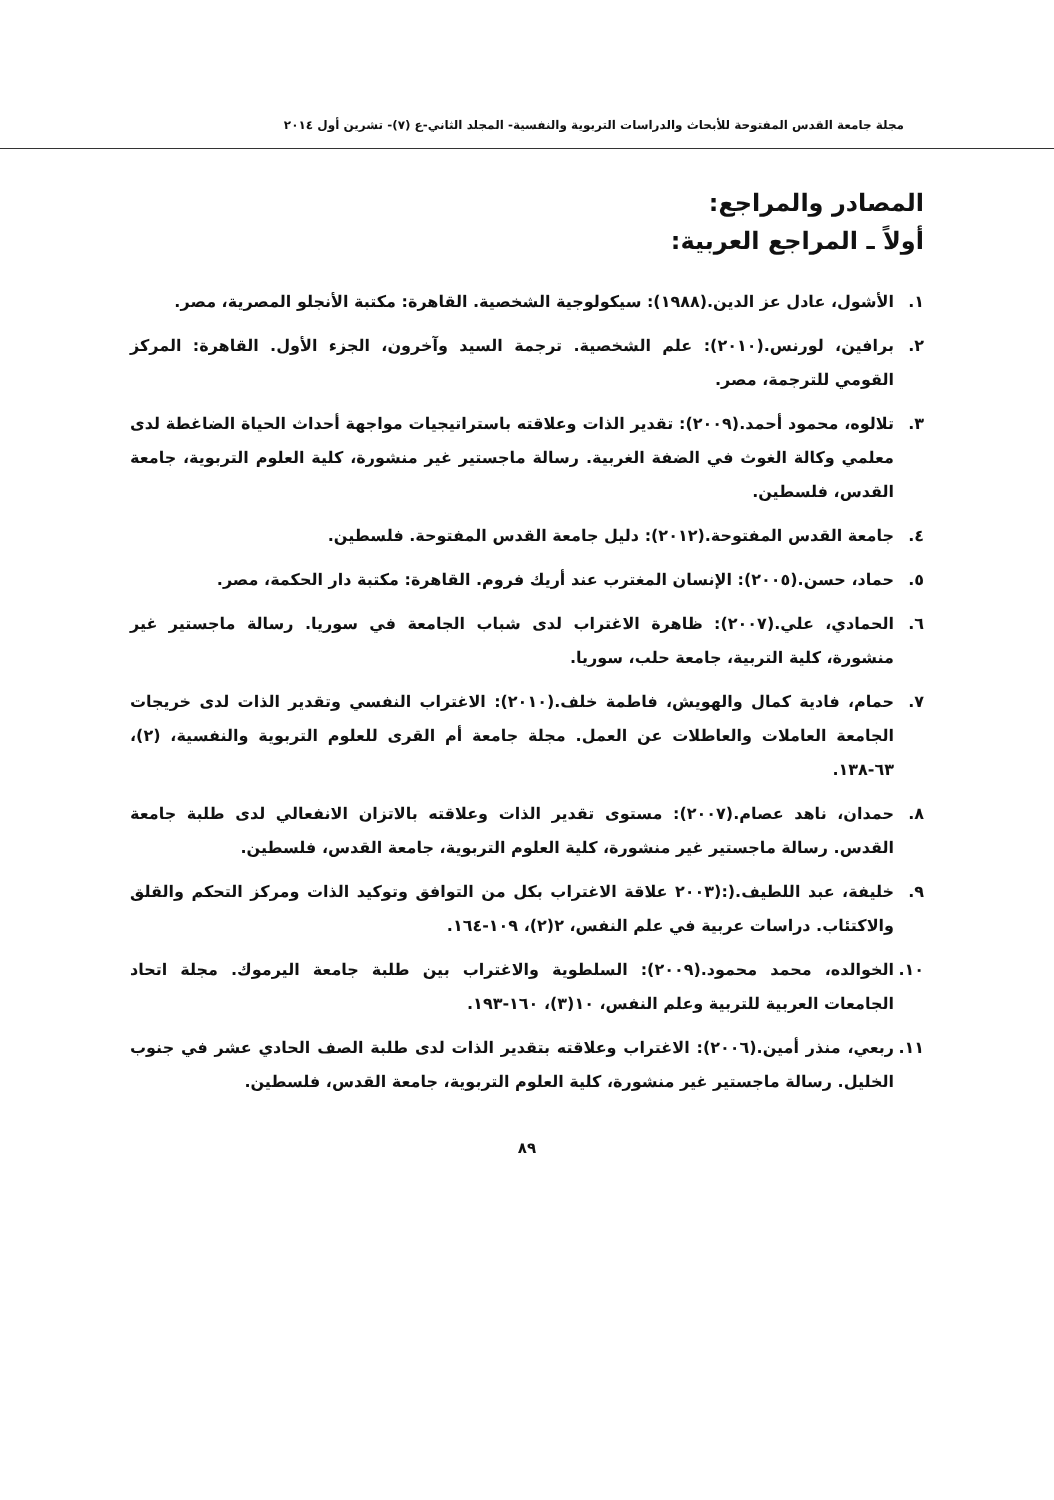مجلة جامعة القدس المفتوحة للأبحاث والدراسات التربوية والنفسية- المجلد الثاني-ع (٧)- تشرين أول ٢٠١٤
المصادر والمراجع:
أولاً ـ المراجع العربية:
١. الأشول، عادل عز الدين.(١٩٨٨): سيكولوجية الشخصية. القاهرة: مكتبة الأنجلو المصرية، مصر.
٢. برافين، لورنس.(٢٠١٠): علم الشخصية. ترجمة السيد وآخرون، الجزء الأول. القاهرة: المركز القومي للترجمة، مصر.
٣. تلالوه، محمود أحمد.(٢٠٠٩): تقدير الذات وعلاقته باستراتيجيات مواجهة أحداث الحياة الضاغطة لدى معلمي وكالة الغوث في الضفة الغربية. رسالة ماجستير غير منشورة، كلية العلوم التربوية، جامعة القدس، فلسطين.
٤. جامعة القدس المفتوحة.(٢٠١٢): دليل جامعة القدس المفتوحة. فلسطين.
٥. حماد، حسن.(٢٠٠٥): الإنسان المغترب عند أريك فروم. القاهرة: مكتبة دار الحكمة، مصر.
٦. الحمادي، علي.(٢٠٠٧): ظاهرة الاغتراب لدى شباب الجامعة في سوريا. رسالة ماجستير غير منشورة، كلية التربية، جامعة حلب، سوريا.
٧. حمام، فادية كمال والهويش، فاطمة خلف.(٢٠١٠): الاغتراب النفسي وتقدير الذات لدى خريجات الجامعة العاملات والعاطلات عن العمل. مجلة جامعة أم القرى للعلوم التربوية والنفسية، (٢)، ٦٣-١٣٨.
٨. حمدان، ناهد عصام.(٢٠٠٧): مستوى تقدير الذات وعلاقته بالاتزان الانفعالي لدى طلبة جامعة القدس. رسالة ماجستير غير منشورة، كلية العلوم التربوية، جامعة القدس، فلسطين.
٩. خليفة، عبد اللطيف.(:(٢٠٠٣ علاقة الاغتراب بكل من التوافق وتوكيد الذات ومركز التحكم والقلق والاكتئاب. دراسات عربية في علم النفس، ٢(٢)، ١٠٩-١٦٤.
١٠. الخوالده، محمد محمود.(٢٠٠٩): السلطوية والاغتراب بين طلبة جامعة اليرموك. مجلة اتحاد الجامعات العربية للتربية وعلم النفس، ١٠(٣)، ١٦٠-١٩٣.
١١. ربعي، منذر أمين.(٢٠٠٦): الاغتراب وعلاقته بتقدير الذات لدى طلبة الصف الحادي عشر في جنوب الخليل. رسالة ماجستير غير منشورة، كلية العلوم التربوية، جامعة القدس، فلسطين.
٨٩